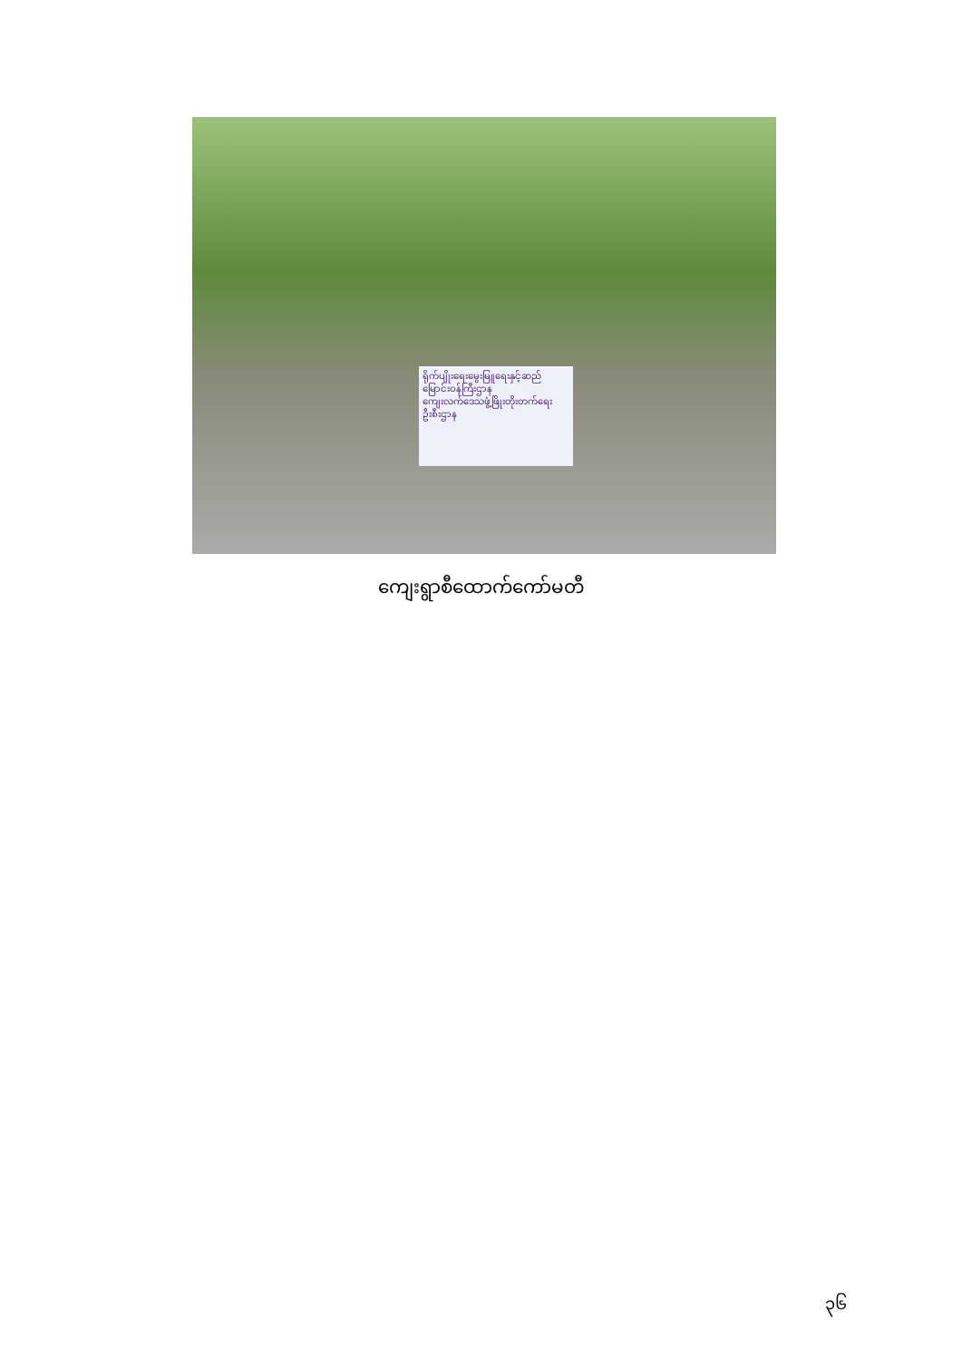ရိုက်ပျိုးရေးမွေးမြူရေးနှင့်ဆည်
မြောင်းဝန်ကြီးဌာန
ကျေးလက်ဒေသဖွံ့ဖြိုးတိုးတက်ရေး
ဦးစီးဌာန
ကျေးရွာစီထောက်ကော်မတီ
၃၆